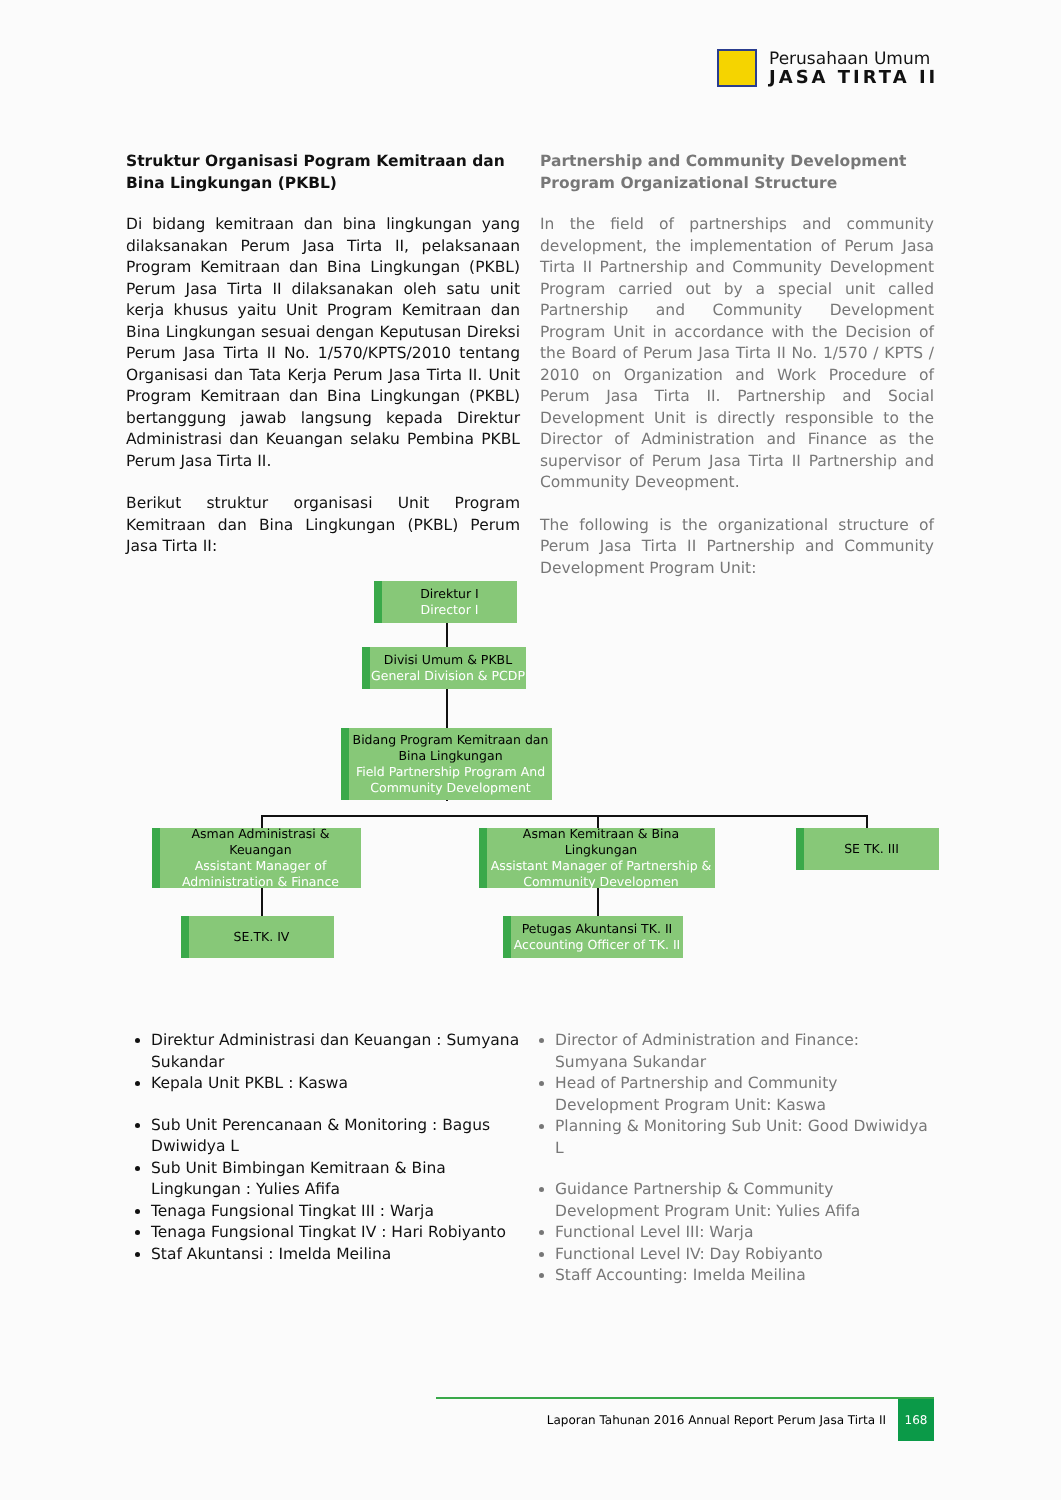Perusahaan Umum
JASA TIRTA II
Struktur Organisasi Pogram Kemitraan dan Bina Lingkungan (PKBL)
Di bidang kemitraan dan bina lingkungan yang dilaksanakan Perum Jasa Tirta II, pelaksanaan Program Kemitraan dan Bina Lingkungan (PKBL) Perum Jasa Tirta II dilaksanakan oleh satu unit kerja khusus yaitu Unit Program Kemitraan dan Bina Lingkungan sesuai dengan Keputusan Direksi Perum Jasa Tirta II No. 1/570/KPTS/2010 tentang Organisasi dan Tata Kerja Perum Jasa Tirta II. Unit Program Kemitraan dan Bina Lingkungan (PKBL) bertanggung jawab langsung kepada Direktur Administrasi dan Keuangan selaku Pembina PKBL Perum Jasa Tirta II.
Berikut struktur organisasi Unit Program Kemitraan dan Bina Lingkungan (PKBL) Perum Jasa Tirta II:
Partnership and Community Development Program Organizational Structure
In the field of partnerships and community development, the implementation of Perum Jasa Tirta II Partnership and Community Development Program carried out by a special unit called Partnership and Community Development Program Unit in accordance with the Decision of the Board of Perum Jasa Tirta II No. 1/570 / KPTS / 2010 on Organization and Work Procedure of Perum Jasa Tirta II. Partnership and Social Development Unit is directly responsible to the Director of Administration and Finance as the supervisor of Perum Jasa Tirta II Partnership and Community Deveopment.
The following is the organizational structure of Perum Jasa Tirta II Partnership and Community Development Program Unit:
Direktur I
Director I
Divisi Umum & PKBL
General Division & PCDP
Bidang Program Kemitraan dan Bina Lingkungan
Field Partnership Program And Community Development
Asman Administrasi & Keuangan
Assistant Manager of Administration & Finance
Asman Kemitraan & Bina Lingkungan
Assistant Manager of Partnership & Community Developmen
SE TK. III
SE.TK. IV
Petugas Akuntansi TK. II
Accounting Officer of TK. II
Direktur Administrasi dan Keuangan : Sumyana Sukandar
Kepala Unit PKBL : Kaswa
Sub Unit Perencanaan & Monitoring : Bagus Dwiwidya L
Sub Unit Bimbingan Kemitraan & Bina Lingkungan : Yulies Afifa
Tenaga Fungsional Tingkat III : Warja
Tenaga Fungsional Tingkat IV : Hari Robiyanto
Staf Akuntansi : Imelda Meilina
Director of Administration and Finance: Sumyana Sukandar
Head of Partnership and Community Development Program Unit: Kaswa
Planning & Monitoring Sub Unit: Good Dwiwidya L
Guidance Partnership & Community Development Program Unit: Yulies Afifa
Functional Level III: Warja
Functional Level IV: Day Robiyanto
Staff Accounting: Imelda Meilina
Laporan Tahunan 2016 Annual Report Perum Jasa Tirta II
168